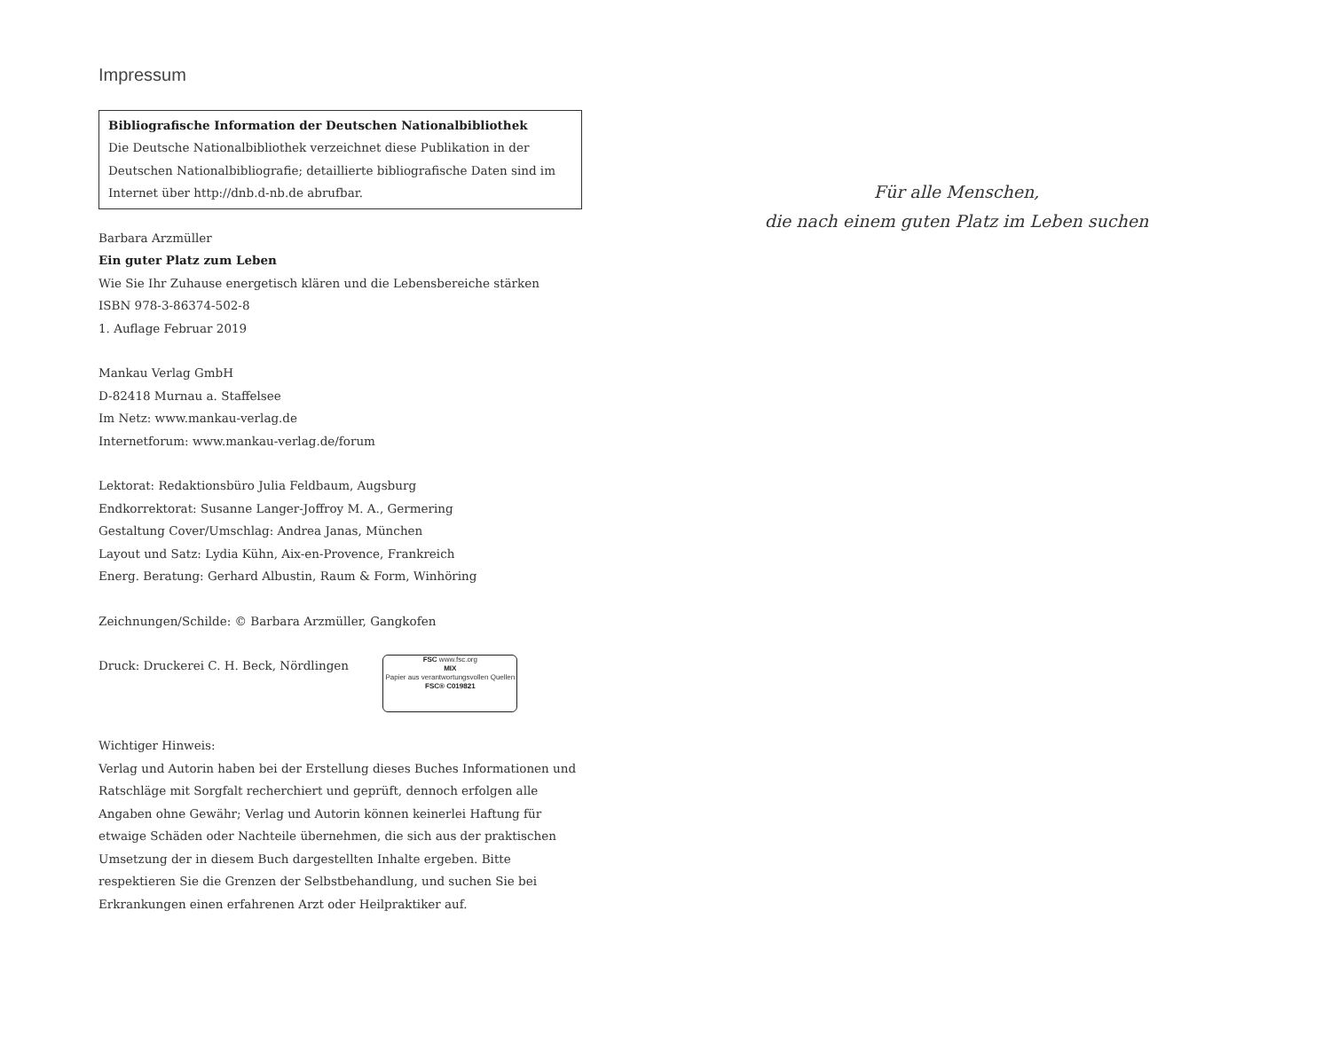Impressum
Bibliografische Information der Deutschen Nationalbibliothek
Die Deutsche Nationalbibliothek verzeichnet diese Publikation in der Deutschen Nationalbibliografie; detaillierte bibliografische Daten sind im Internet über http://dnb.d-nb.de abrufbar.
Barbara Arzmüller
Ein guter Platz zum Leben
Wie Sie Ihr Zuhause energetisch klären und die Lebensbereiche stärken
ISBN 978-3-86374-502-8
1. Auflage Februar 2019
Mankau Verlag GmbH
D-82418 Murnau a. Staffelsee
Im Netz: www.mankau-verlag.de
Internetforum: www.mankau-verlag.de/forum
Lektorat: Redaktionsbüro Julia Feldbaum, Augsburg
Endkorrektorat: Susanne Langer-Joffroy M. A., Germering
Gestaltung Cover/Umschlag: Andrea Janas, München
Layout und Satz: Lydia Kühn, Aix-en-Provence, Frankreich
Energ. Beratung: Gerhard Albustin, Raum & Form, Winhöring
Zeichnungen/Schilde: © Barbara Arzmüller, Gangkofen
Druck: Druckerei C. H. Beck, Nördlingen FSC www.fsc.org
MIX
Papier aus verantwortungsvollen Quellen
FSC® C019821
Wichtiger Hinweis:
Verlag und Autorin haben bei der Erstellung dieses Buches Informationen und Ratschläge mit Sorgfalt recherchiert und geprüft, dennoch erfolgen alle Angaben ohne Gewähr; Verlag und Autorin können keinerlei Haftung für etwaige Schäden oder Nachteile übernehmen, die sich aus der praktischen Umsetzung der in diesem Buch dargestellten Inhalte ergeben. Bitte respektieren Sie die Grenzen der Selbstbehandlung, und suchen Sie bei Erkrankungen einen erfahrenen Arzt oder Heilpraktiker auf.
Für alle Menschen,
die nach einem guten Platz im Leben suchen